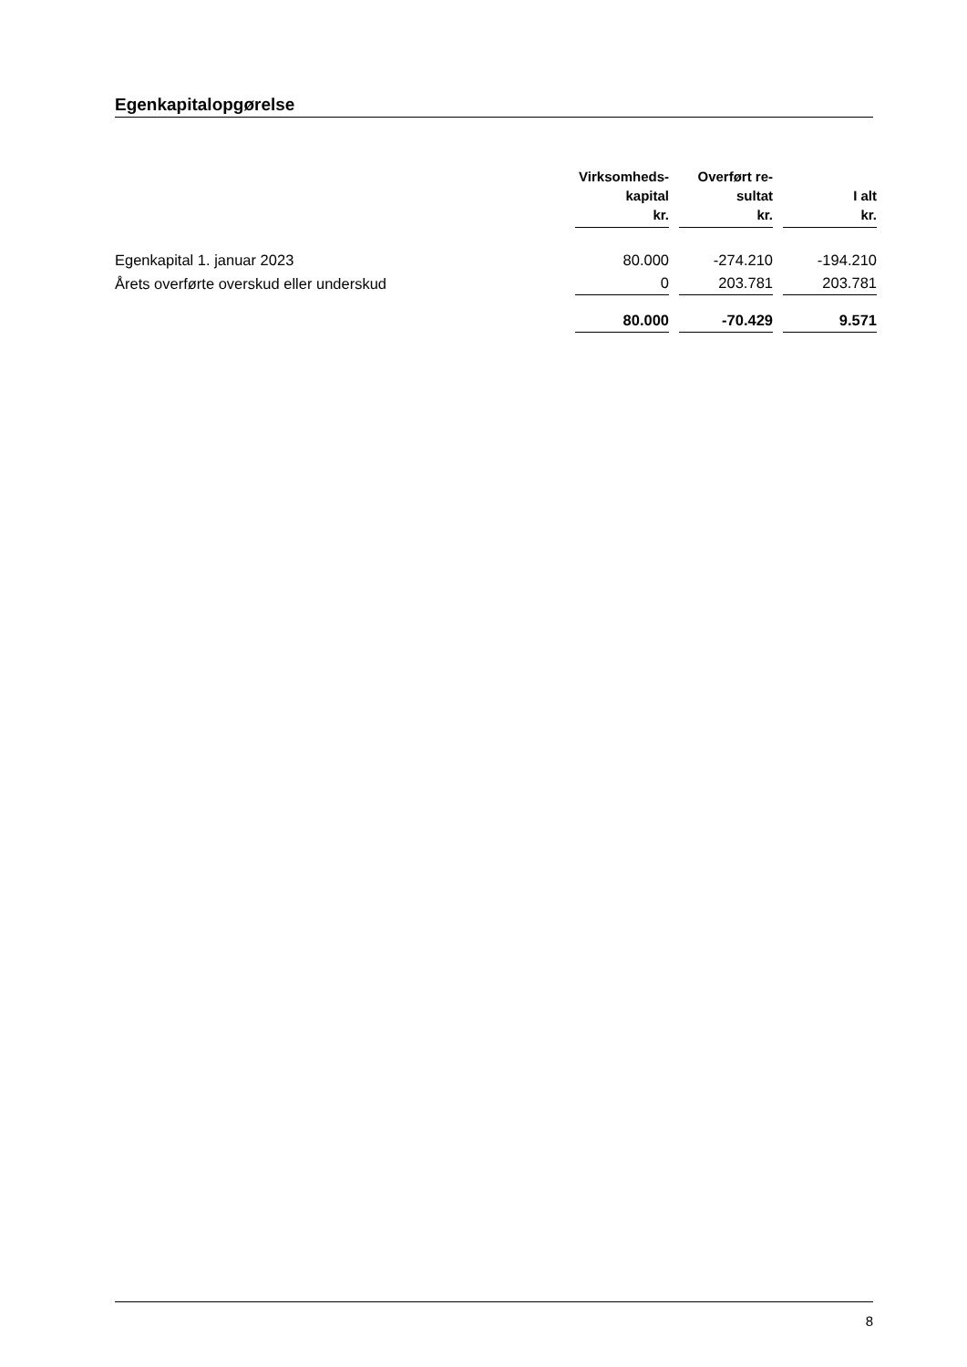Egenkapitalopgørelse
| | Virksomheds- kapital kr. | | Overført re- sultat kr. | | I alt kr. |
| --- | --- | --- | --- | --- | --- |
| Egenkapital 1. januar 2023 | 80.000 | | -274.210 | | -194.210 |
| Årets overførte overskud eller underskud | 0 | | 203.781 | | 203.781 |
| | 80.000 | | -70.429 | | 9.571 |
8